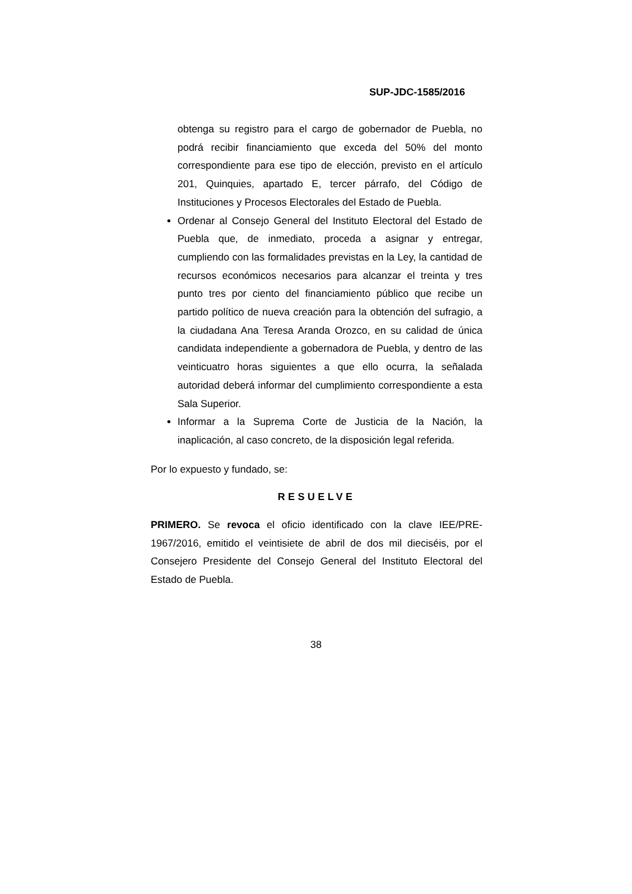SUP-JDC-1585/2016
obtenga su registro para el cargo de gobernador de Puebla, no podrá recibir financiamiento que exceda del 50% del monto correspondiente para ese tipo de elección, previsto en el artículo 201, Quinquies, apartado E, tercer párrafo, del Código de Instituciones y Procesos Electorales del Estado de Puebla.
Ordenar al Consejo General del Instituto Electoral del Estado de Puebla que, de inmediato, proceda a asignar y entregar, cumpliendo con las formalidades previstas en la Ley, la cantidad de recursos económicos necesarios para alcanzar el treinta y tres punto tres por ciento del financiamiento público que recibe un partido político de nueva creación para la obtención del sufragio, a la ciudadana Ana Teresa Aranda Orozco, en su calidad de única candidata independiente a gobernadora de Puebla, y dentro de las veinticuatro horas siguientes a que ello ocurra, la señalada autoridad deberá informar del cumplimiento correspondiente a esta Sala Superior.
Informar a la Suprema Corte de Justicia de la Nación, la inaplicación, al caso concreto, de la disposición legal referida.
Por lo expuesto y fundado, se:
RESUELVE
PRIMERO. Se revoca el oficio identificado con la clave IEE/PRE-1967/2016, emitido el veintisiete de abril de dos mil dieciséis, por el Consejero Presidente del Consejo General del Instituto Electoral del Estado de Puebla.
38